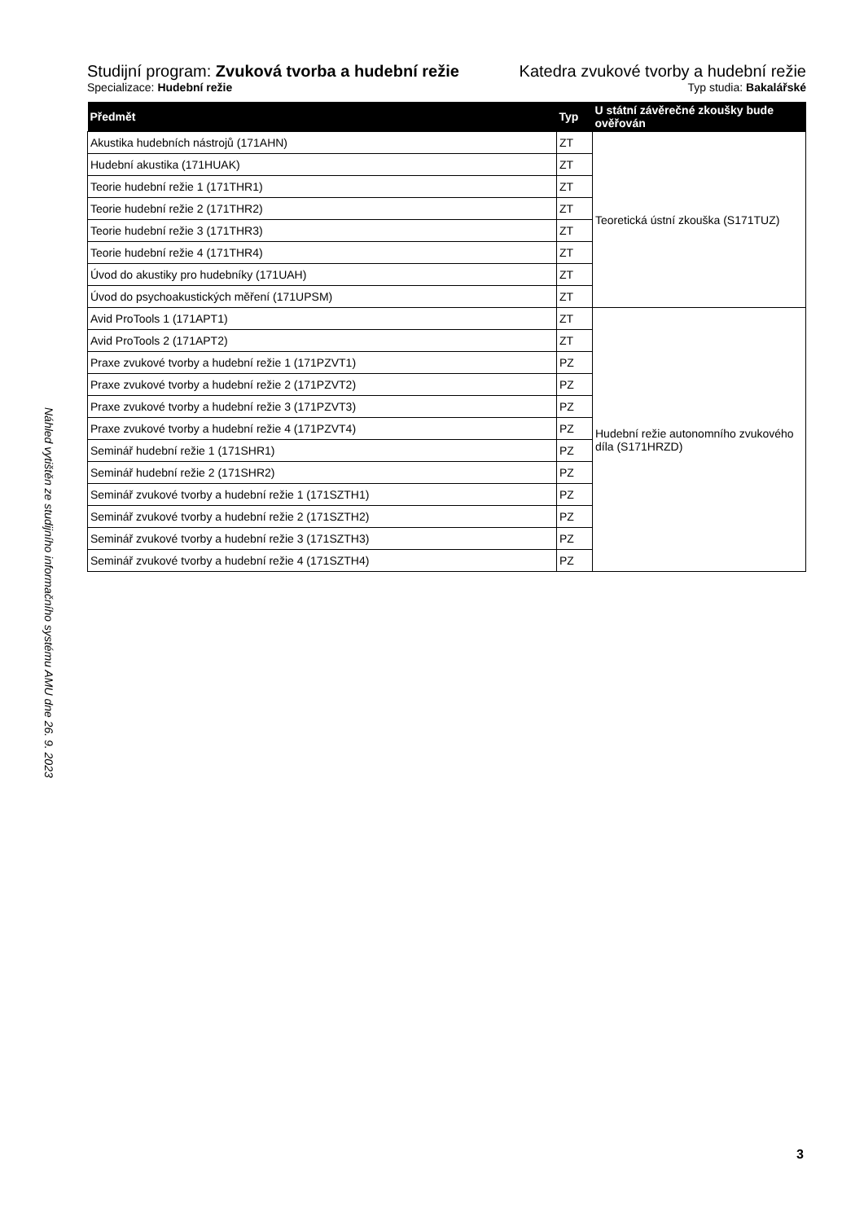Náhled vytištěn ze studijního informačního systému AMU dne 26. 9. 2023
Studijní program: Zvuková tvorba a hudební režie
Katedra zvukové tvorby a hudební režie
Specializace: Hudební režie Typ studia: Bakalářské
| Předmět | Typ | U státní závěrečné zkoušky bude ověřován |
| --- | --- | --- |
| Akustika hudebních nástrojů (171AHN) | ZT | Teoretická ústní zkouška (S171TUZ) |
| Hudební akustika (171HUAK) | ZT | |
| Teorie hudební režie 1 (171THR1) | ZT | |
| Teorie hudební režie 2 (171THR2) | ZT | |
| Teorie hudební režie 3 (171THR3) | ZT | |
| Teorie hudební režie 4 (171THR4) | ZT | |
| Úvod do akustiky pro hudebníky (171UAH) | ZT | |
| Úvod do psychoakustických měření (171UPSM) | ZT | |
| Avid ProTools 1 (171APT1) | ZT | Hudební režie autonomního zvukového díla (S171HRZD) |
| Avid ProTools 2 (171APT2) | ZT | |
| Praxe zvukové tvorby a hudební režie 1 (171PZVT1) | PZ | |
| Praxe zvukové tvorby a hudební režie 2 (171PZVT2) | PZ | |
| Praxe zvukové tvorby a hudební režie 3 (171PZVT3) | PZ | |
| Praxe zvukové tvorby a hudební režie 4 (171PZVT4) | PZ | |
| Seminář hudební režie 1 (171SHR1) | PZ | |
| Seminář hudební režie 2 (171SHR2) | PZ | |
| Seminář zvukové tvorby a hudební režie 1 (171SZTH1) | PZ | |
| Seminář zvukové tvorby a hudební režie 2 (171SZTH2) | PZ | |
| Seminář zvukové tvorby a hudební režie 3 (171SZTH3) | PZ | |
| Seminář zvukové tvorby a hudební režie 4 (171SZTH4) | PZ | |
3